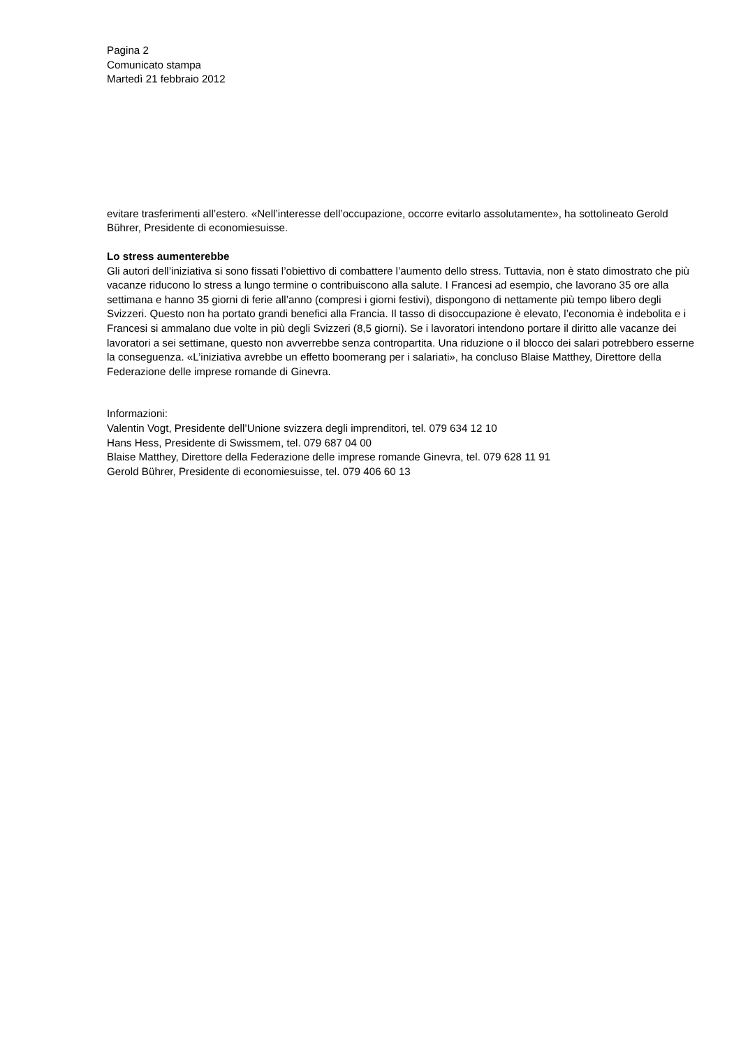Pagina 2
Comunicato stampa
Martedì 21 febbraio 2012
evitare trasferimenti all’estero. «Nell’interesse dell’occupazione, occorre evitarlo assolutamente», ha sottolineato Gerold Bührer, Presidente di economiesuisse.
Lo stress aumenterebbe
Gli autori dell’iniziativa si sono fissati l’obiettivo di combattere l’aumento dello stress. Tuttavia, non è stato dimostrato che più vacanze riducono lo stress a lungo termine o contribuiscono alla salute. I Francesi ad esempio, che lavorano 35 ore alla settimana e hanno 35 giorni di ferie all’anno (compresi i giorni festivi), dispongono di nettamente più tempo libero degli Svizzeri. Questo non ha portato grandi benefici alla Francia. Il tasso di disoccupazione è elevato, l’economia è indebolita e i Francesi si ammalano due volte in più degli Svizzeri (8,5 giorni). Se i lavoratori intendono portare il diritto alle vacanze dei lavoratori a sei settimane, questo non avverrebbe senza contropartita. Una riduzione o il blocco dei salari potrebbero esserne la conseguenza. «L’iniziativa avrebbe un effetto boomerang per i salariati», ha concluso Blaise Matthey, Direttore della Federazione delle imprese romande di Ginevra.
Informazioni:
Valentin Vogt, Presidente dell’Unione svizzera degli imprenditori, tel. 079 634 12 10
Hans Hess, Presidente di Swissmem, tel. 079 687 04 00
Blaise Matthey, Direttore della Federazione delle imprese romande Ginevra, tel. 079 628 11 91
Gerold Bührer, Presidente di economiesuisse, tel. 079 406 60 13